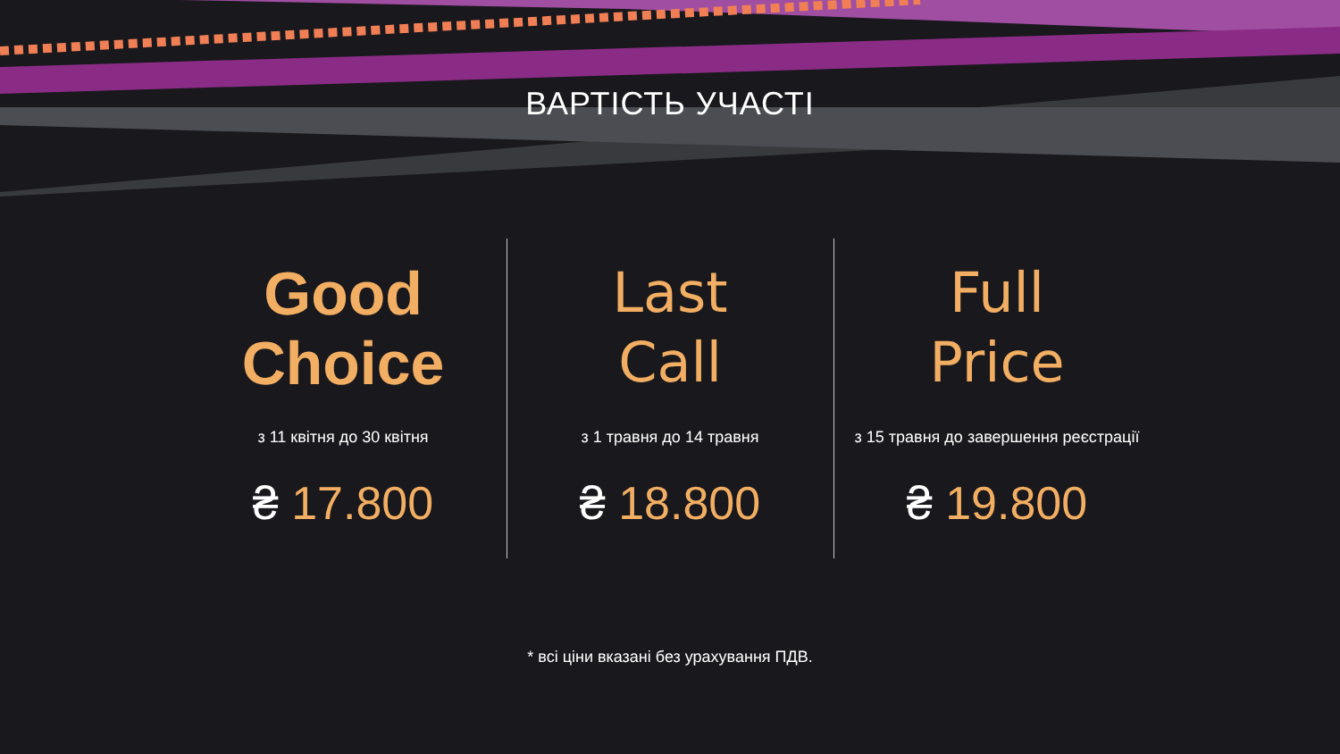ВАРТІСТЬ УЧАСТІ
Good
Choice
з 11 квітня до 30 квітня
₴ 17.800
Last
Call
з 1 травня до 14 травня
₴ 18.800
Full
Price
з 15 травня до завершення реєстрації
₴ 19.800
* всі ціни вказані без урахування ПДВ.